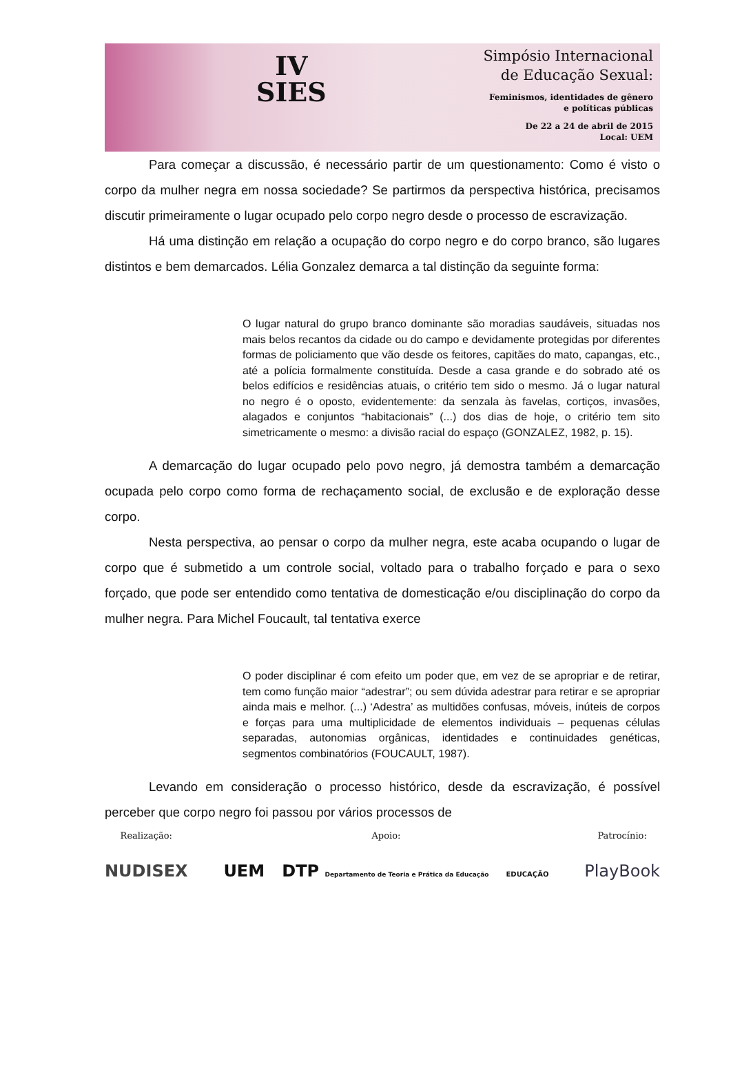IV
SIES
Simpósio Internacional
de Educação Sexual:
Feminismos, identidades de gênero
e políticas públicas
De 22 a 24 de abril de 2015
Local: UEM
Para começar a discussão, é necessário partir de um questionamento: Como é visto o corpo da mulher negra em nossa sociedade? Se partirmos da perspectiva histórica, precisamos discutir primeiramente o lugar ocupado pelo corpo negro desde o processo de escravização.
Há uma distinção em relação a ocupação do corpo negro e do corpo branco, são lugares distintos e bem demarcados. Lélia Gonzalez demarca a tal distinção da seguinte forma:
O lugar natural do grupo branco dominante são moradias saudáveis, situadas nos mais belos recantos da cidade ou do campo e devidamente protegidas por diferentes formas de policiamento que vão desde os feitores, capitães do mato, capangas, etc., até a polícia formalmente constituída. Desde a casa grande e do sobrado até os belos edifícios e residências atuais, o critério tem sido o mesmo. Já o lugar natural no negro é o oposto, evidentemente: da senzala às favelas, cortiços, invasões, alagados e conjuntos “habitacionais” (...) dos dias de hoje, o critério tem sito simetricamente o mesmo: a divisão racial do espaço (GONZALEZ, 1982, p. 15).
A demarcação do lugar ocupado pelo povo negro, já demostra também a demarcação ocupada pelo corpo como forma de rechaçamento social, de exclusão e de exploração desse corpo.
Nesta perspectiva, ao pensar o corpo da mulher negra, este acaba ocupando o lugar de corpo que é submetido a um controle social, voltado para o trabalho forçado e para o sexo forçado, que pode ser entendido como tentativa de domesticação e/ou disciplinação do corpo da mulher negra. Para Michel Foucault, tal tentativa exerce
O poder disciplinar é com efeito um poder que, em vez de se apropriar e de retirar, tem como função maior “adestrar”; ou sem dúvida adestrar para retirar e se apropriar ainda mais e melhor. (...) ‘Adestra’ as multidões confusas, móveis, inúteis de corpos e forças para uma multiplicidade de elementos individuais – pequenas células separadas, autonomias orgânicas, identidades e continuidades genéticas, segmentos combinatórios (FOUCAULT, 1987).
Levando em consideração o processo histórico, desde da escravização, é possível perceber que corpo negro foi passou por vários processos de
Realização:
NUDISEX
Apoio:
UEM DTP Departamento de Teoria e Prática da Educação EDUCAÇÃO
Patrocínio:
PlayBook